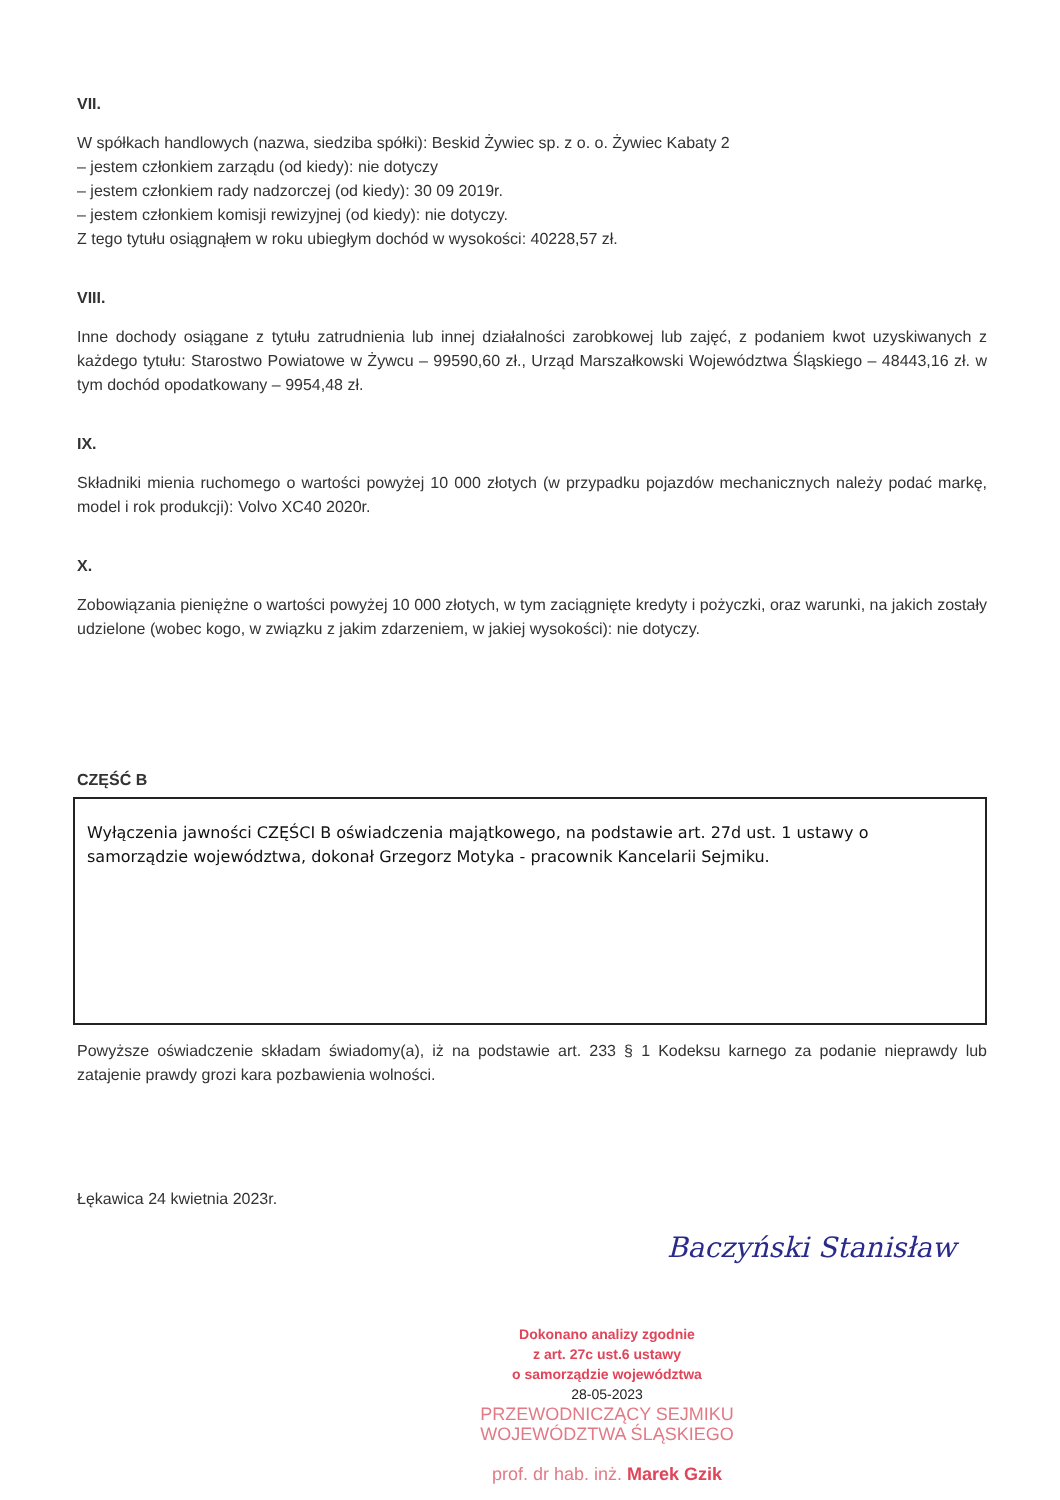VII.
W spółkach handlowych (nazwa, siedziba spółki): Beskid Żywiec sp. z o. o. Żywiec Kabaty 2
– jestem członkiem zarządu (od kiedy): nie dotyczy
– jestem członkiem rady nadzorczej (od kiedy): 30 09 2019r.
– jestem członkiem komisji rewizyjnej (od kiedy): nie dotyczy.
Z tego tytułu osiągnąłem w roku ubiegłym dochód w wysokości: 40228,57 zł.
VIII.
Inne dochody osiągane z tytułu zatrudnienia lub innej działalności zarobkowej lub zajęć, z podaniem kwot uzyskiwanych z każdego tytułu: Starostwo Powiatowe w Żywcu – 99590,60 zł., Urząd Marszałkowski Województwa Śląskiego – 48443,16 zł. w tym dochód opodatkowany – 9954,48 zł.
IX.
Składniki mienia ruchomego o wartości powyżej 10 000 złotych (w przypadku pojazdów mechanicznych należy podać markę, model i rok produkcji): Volvo XC40 2020r.
X.
Zobowiązania pieniężne o wartości powyżej 10 000 złotych, w tym zaciągnięte kredyty i pożyczki, oraz warunki, na jakich zostały udzielone (wobec kogo, w związku z jakim zdarzeniem, w jakiej wysokości): nie dotyczy.
CZĘŚĆ B
Wyłączenia jawności CZĘŚCI B oświadczenia majątkowego, na podstawie art. 27d ust. 1 ustawy o samorządzie województwa, dokonał Grzegorz Motyka - pracownik Kancelarii Sejmiku.
Powyższe oświadczenie składam świadomy(a), iż na podstawie art. 233 § 1 Kodeksu karnego za podanie nieprawdy lub zatajenie prawdy grozi kara pozbawienia wolności.
Łękawica 24 kwietnia 2023r.
Baczyński Stanisław
Dokonano analizy zgodnie
z art. 27c ust.6 ustawy
o samorządzie województwa
28-05-2023
PRZEWODNICZĄCY SEJMIKU
WOJEWÓDZTWA ŚLĄSKIEGO
prof. dr hab. inż. Marek Gzik